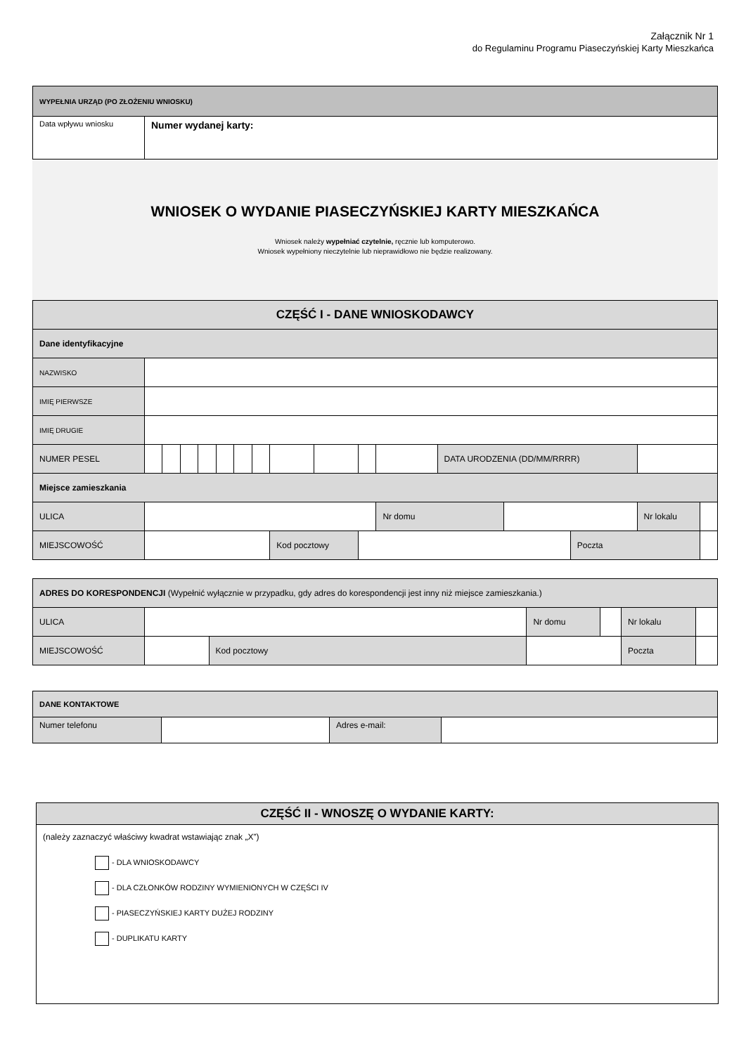Załącznik Nr 1
do Regulaminu Programu Piaseczyńskiej Karty Mieszkańca
| WYPEŁNIA URZĄD (PO ZŁOŻENIU WNIOSKU) | |
| Data wpływu wniosku | Numer wydanej karty: |
WNIOSEK O WYDANIE PIASECZYŃSKIEJ KARTY MIESZKAŃCA
Wniosek należy wypełniać czytelnie, ręcznie lub komputerowo.
Wniosek wypełniony nieczytelnie lub nieprawidłowo nie będzie realizowany.
| CZĘŚĆ I - DANE WNIOSKODAWCY | | | | | | | | | | | | | | | | | |
| Dane identyfikacyjne | | | | | | | | | | | | | | | | | |
| NAZWISKO | | | | | | | | | | | | | | | | | |
| IMIĘ PIERWSZE | | | | | | | | | | | | | | | | | |
| IMIĘ DRUGIE | | | | | | | | | | | | | | | | | |
| NUMER PESEL | | | | | | | | | | | | DATA URODZENIA (DD/MM/RRRR) | | | | | |
| Miejsce zamieszkania | | | | | | | | | | | | | | | | | |
| ULICA | | | | | | | | | | | Nr domu | | | | | Nr lokalu | |
| MIEJSCOWOŚĆ | | | | | | | | Kod pocztowy | | | | | | Poczta | | | |
| ADRES DO KORESPONDENCJI (Wypełnić wyłącznie w przypadku, gdy adres do korespondencji jest inny niż miejsce zamieszkania.) | | | | | | |
| ULICA | | | Nr domu | | Nr lokalu | |
| MIEJSCOWOŚĆ | | Kod pocztowy | | | Poczta | |
| DANE KONTAKTOWE | | | |
| Numer telefonu | | Adres e-mail: | |
| CZĘŚĆ II - WNOSZĘ O WYDANIE KARTY: |
| (należy zaznaczyć właściwy kwadrat wstawiając znak „X”) - DLA WNIOSKODAWCY - DLA CZŁONKÓW RODZINY WYMIENIONYCH W CZĘŚCI IV - PIASECZYŃSKIEJ KARTY DUŻEJ RODZINY - DUPLIKATU KARTY |